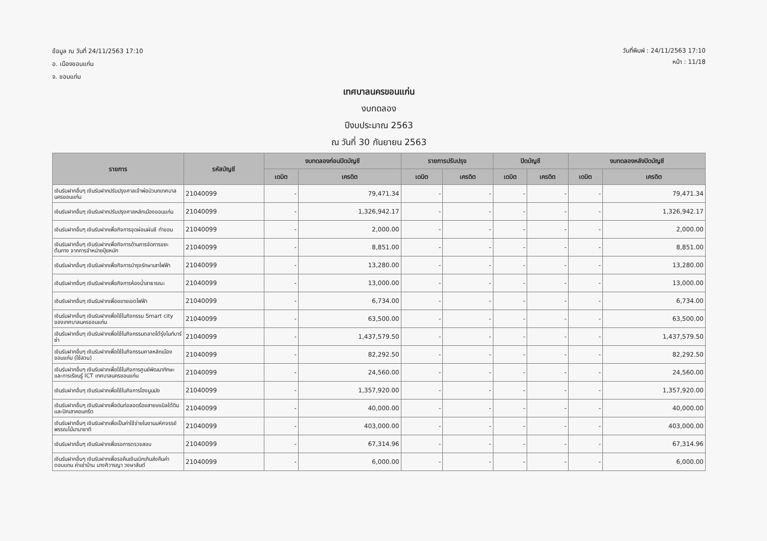ข้อมูล ณ วันที่ 24/11/2563 17:10
อ. เมืองขอนแก่น
จ. ขอนแก่น
วันที่พิมพ์ : 24/11/2563 17:10
หน้า : 11/18
เทศบาลนครขอนแก่น
งบทดลอง
ปีงบประมาณ 2563
ณ วันที่ 30 กันยายน 2563
| รายการ | รหัสบัญชี | งบทดลองก่อนปิดบัญชี | | รายการปรับปรุง | | ปิดบัญชี | | งบทดลองหลังปิดบัญชี | |
| --- | --- | --- | --- | --- | --- | --- | --- | --- | --- |
| | | เดบิต | เครดิต | เดบิต | เครดิต | เดบิต | เครดิต | เดบิต | เครดิต |
| เงินรับฝากอื่นๆ เงินรับฝากปรับปรุงศาลเจ้าพ่อบัวบกเทศบาลนครขอนแก่น | 21040099 | - | 79,471.34 | - | - | - | - | - | 79,471.34 |
| เงินรับฝากอื่นๆ เงินรับฝากปรับปรุงศาลหลักเมืองขอนแก่น | 21040099 | - | 1,326,942.17 | - | - | - | - | - | 1,326,942.17 |
| เงินรับฝากอื่นๆ เงินรับฝากเพื่อกิจการจุดผ่อนผันชี ท่าขอน | 21040099 | - | 2,000.00 | - | - | - | - | - | 2,000.00 |
| เงินรับฝากอื่นๆ เงินรับฝากเพื่อกิจการด้านการจัดการขยะต้นทาง จากการจำหน่ายปุ๋ยหมัก | 21040099 | - | 8,851.00 | - | - | - | - | - | 8,851.00 |
| เงินรับฝากอื่นๆ เงินรับฝากเพื่อกิจการบำรุงรักษาเสาไฟฟ้า | 21040099 | - | 13,280.00 | - | - | - | - | - | 13,280.00 |
| เงินรับฝากอื่นๆ เงินรับฝากเพื่อกิจการห้องน้ำสาธารณะ | 21040099 | - | 13,000.00 | - | - | - | - | - | 13,000.00 |
| เงินรับฝากอื่นๆ เงินรับฝากเพื่อขยายเขตไฟฟ้า | 21040099 | - | 6,734.00 | - | - | - | - | - | 6,734.00 |
| เงินรับฝากอื่นๆ เงินรับฝากเพื่อใช้ในกิจกรรม Smart city ของเทศบาลนครขอนแก่น | 21040099 | - | 63,500.00 | - | - | - | - | - | 63,500.00 |
| เงินรับฝากอื่นๆ เงินรับฝากเพื่อใช้ในกิจกรรมตลาดโต้รุ่งไนท์บาร์ซ่า | 21040099 | - | 1,437,579.50 | - | - | - | - | - | 1,437,579.50 |
| เงินรับฝากอื่นๆ เงินรับฝากเพื่อใช้ในกิจกรรมศาลหลักเมืองขอนแก่น (ใช้สวน) | 21040099 | - | 82,292.50 | - | - | - | - | - | 82,292.50 |
| เงินรับฝากอื่นๆ เงินรับฝากเพื่อใช้ในกิจการศูนย์พัฒนาทักษะและการเรียนรู้ ICT เทศบาลนครขอนแก่น | 21040099 | - | 24,560.00 | - | - | - | - | - | 24,560.00 |
| เงินรับฝากอื่นๆ เงินรับฝากเพื่อใช้ในกิจการโฮงมูนมัง | 21040099 | - | 1,357,920.00 | - | - | - | - | - | 1,357,920.00 |
| เงินรับฝากอื่นๆ เงินรับฝากเพื่อดันท่อลอดร้อยสายเคเบิลใต้ดินและปักเสาคอนกรีต | 21040099 | - | 40,000.00 | - | - | - | - | - | 40,000.00 |
| เงินรับฝากอื่นๆ เงินรับฝากเพื่อเป็นค่าใช้จ่ายในงานมหัศจรรย์พรรณไม้นานาชาติ | 21040099 | - | 403,000.00 | - | - | - | - | - | 403,000.00 |
| เงินรับฝากอื่นๆ เงินรับฝากเพื่อรอการตรวจสอบ | 21040099 | - | 67,314.96 | - | - | - | - | - | 67,314.96 |
| เงินรับฝากอื่นๆ เงินรับฝากเพื่อรอคืนเงินเบิกเกินส่งคืนค่าตอบแทน ค่าเช่าบ้าน นางศิวารญา วงษาสันต์ | 21040099 | - | 6,000.00 | - | - | - | - | - | 6,000.00 |